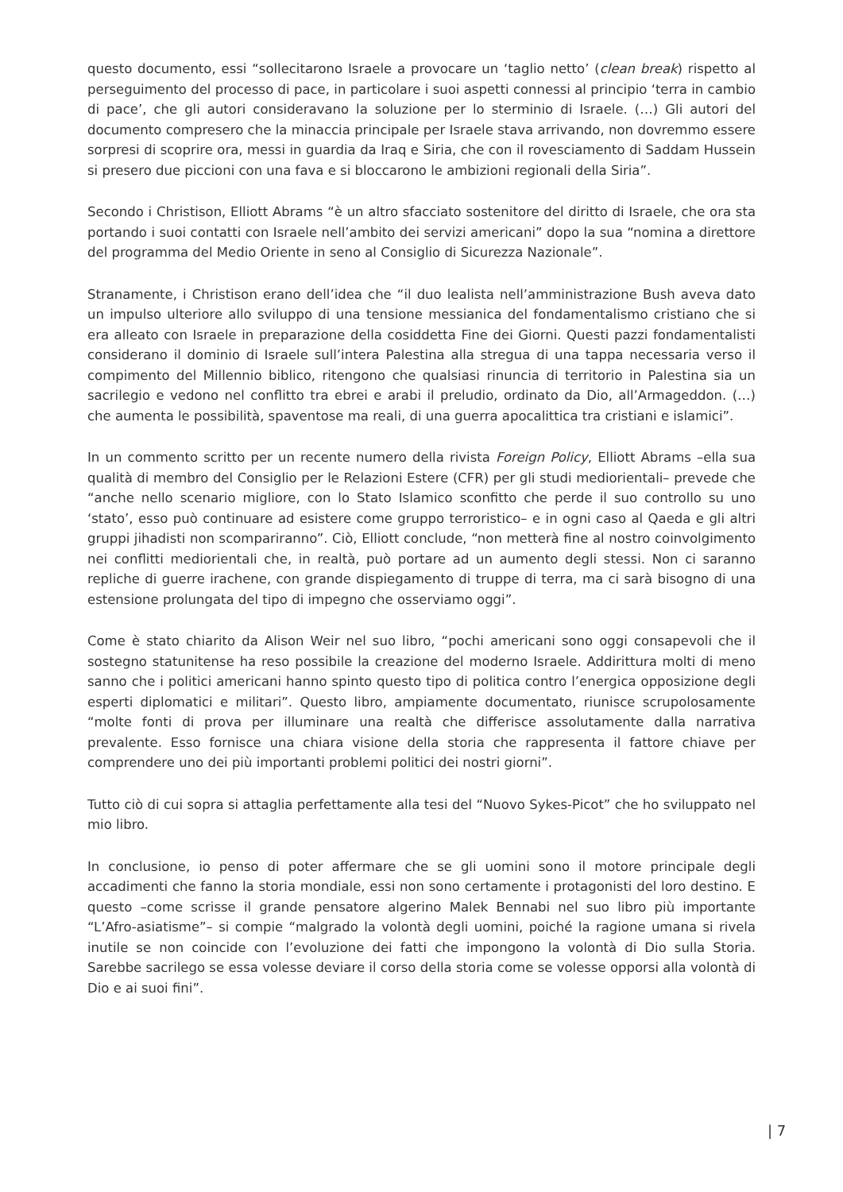questo documento, essi “sollecitarono Israele a provocare un ‘taglio netto’ (clean break) rispetto al perseguimento del processo di pace, in particolare i suoi aspetti connessi al principio ‘terra in cambio di pace’, che gli autori consideravano la soluzione per lo sterminio di Israele. (…) Gli autori del documento compresero che la minaccia principale per Israele stava arrivando, non dovremmo essere sorpresi di scoprire ora, messi in guardia da Iraq e Siria, che con il rovesciamento di Saddam Hussein si presero due piccioni con una fava e si bloccarono le ambizioni regionali della Siria”.
Secondo i Christison, Elliott Abrams “è un altro sfacciato sostenitore del diritto di Israele, che ora sta portando i suoi contatti con Israele nell’ambito dei servizi americani” dopo la sua “nomina a direttore del programma del Medio Oriente in seno al Consiglio di Sicurezza Nazionale”.
Stranamente, i Christison erano dell’idea che “il duo lealista nell’amministrazione Bush aveva dato un impulso ulteriore allo sviluppo di una tensione messianica del fondamentalismo cristiano che si era alleato con Israele in preparazione della cosiddetta Fine dei Giorni. Questi pazzi fondamentalisti considerano il dominio di Israele sull’intera Palestina alla stregua di una tappa necessaria verso il compimento del Millennio biblico, ritengono che qualsiasi rinuncia di territorio in Palestina sia un sacrilegio e vedono nel conflitto tra ebrei e arabi il preludio, ordinato da Dio, all’Armageddon. (…) che aumenta le possibilità, spaventose ma reali, di una guerra apocalittica tra cristiani e islamici”.
In un commento scritto per un recente numero della rivista Foreign Policy, Elliott Abrams –ella sua qualità di membro del Consiglio per le Relazioni Estere (CFR) per gli studi mediorientali– prevede che “anche nello scenario migliore, con lo Stato Islamico sconfitto che perde il suo controllo su uno ‘stato’, esso può continuare ad esistere come gruppo terroristico– e in ogni caso al Qaeda e gli altri gruppi jihadisti non scompariranno”. Ciò, Elliott conclude, “non metterà fine al nostro coinvolgimento nei conflitti mediorientali che, in realtà, può portare ad un aumento degli stessi. Non ci saranno repliche di guerre irachene, con grande dispiegamento di truppe di terra, ma ci sarà bisogno di una estensione prolungata del tipo di impegno che osserviamo oggi”.
Come è stato chiarito da Alison Weir nel suo libro, “pochi americani sono oggi consapevoli che il sostegno statunitense ha reso possibile la creazione del moderno Israele. Addirittura molti di meno sanno che i politici americani hanno spinto questo tipo di politica contro l’energica opposizione degli esperti diplomatici e militari”. Questo libro, ampiamente documentato, riunisce scrupolosamente “molte fonti di prova per illuminare una realtà che differisce assolutamente dalla narrativa prevalente. Esso fornisce una chiara visione della storia che rappresenta il fattore chiave per comprendere uno dei più importanti problemi politici dei nostri giorni”.
Tutto ciò di cui sopra si attaglia perfettamente alla tesi del “Nuovo Sykes-Picot” che ho sviluppato nel mio libro.
In conclusione, io penso di poter affermare che se gli uomini sono il motore principale degli accadimenti che fanno la storia mondiale, essi non sono certamente i protagonisti del loro destino. E questo –come scrisse il grande pensatore algerino Malek Bennabi nel suo libro più importante “L’Afro-asiatisme”– si compie “malgrado la volontà degli uomini, poiché la ragione umana si rivela inutile se non coincide con l’evoluzione dei fatti che impongono la volontà di Dio sulla Storia. Sarebbe sacrilego se essa volesse deviare il corso della storia come se volesse opporsi alla volontà di Dio e ai suoi fini”.
| 7